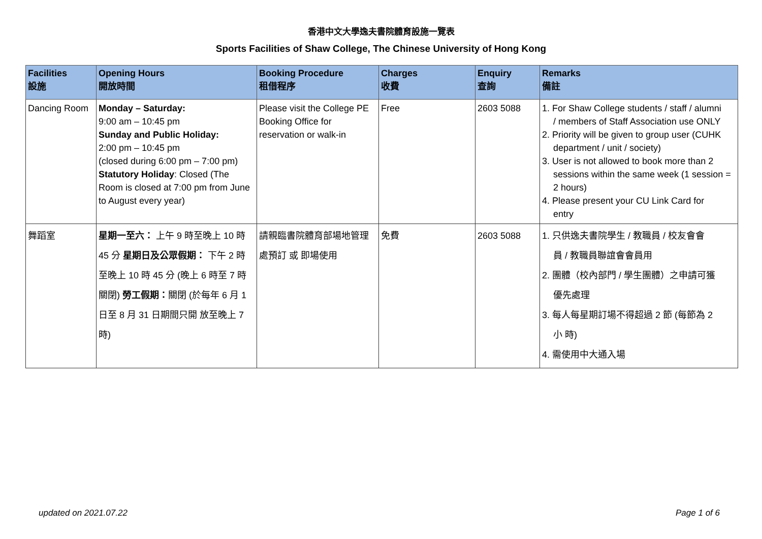香港中文大學逸夫書院體育設施一覽表
Sports Facilities of Shaw College, The Chinese University of Hong Kong
| Facilities 設施 | Opening Hours 開放時間 | Booking Procedure 租借程序 | Charges 收費 | Enquiry 查詢 | Remarks 備註 |
| --- | --- | --- | --- | --- | --- |
| Dancing Room | Monday – Saturday: 9:00 am – 10:45 pm Sunday and Public Holiday: 2:00 pm – 10:45 pm (closed during 6:00 pm – 7:00 pm) Statutory Holiday : Closed (The Room is closed at 7:00 pm from June to August every year) | Please visit the College PE Booking Office for reservation or walk-in | Free | 2603 5088 | 1. For Shaw College students / staff / alumni / members of Staff Association use ONLY 2. Priority will be given to group user (CUHK department / unit / society) 3. User is not allowed to book more than 2 sessions within the same week (1 session = 2 hours) 4. Please present your CU Link Card for entry |
| 舞蹈室 | 星期一至六： 上午 9 時至晚上 10 時 45 分 星期日及公眾假期： 下午 2 時至晚上 10 時 45 分 (晚上 6 時至 7 時關閉) 勞工假期： 關閉 (於每年 6 月 1 日至 8 月 31 日期間只開 放至晚上 7 時) | 請親臨書院體育部場地管理處預訂 或 即場使用 | 免費 | 2603 5088 | 1. 只供逸夫書院學生 / 教職員 / 校友會會 員 / 教職員聯誼會會員用 2. 團體（校內部門 / 學生團體）之申請可獲 優先處理 3. 每人每星期訂場不得超過 2 節 (每節為 2 小 時) 4. 需使用中大通入場 |
updated on 2021.07.22 Page 1 of 6